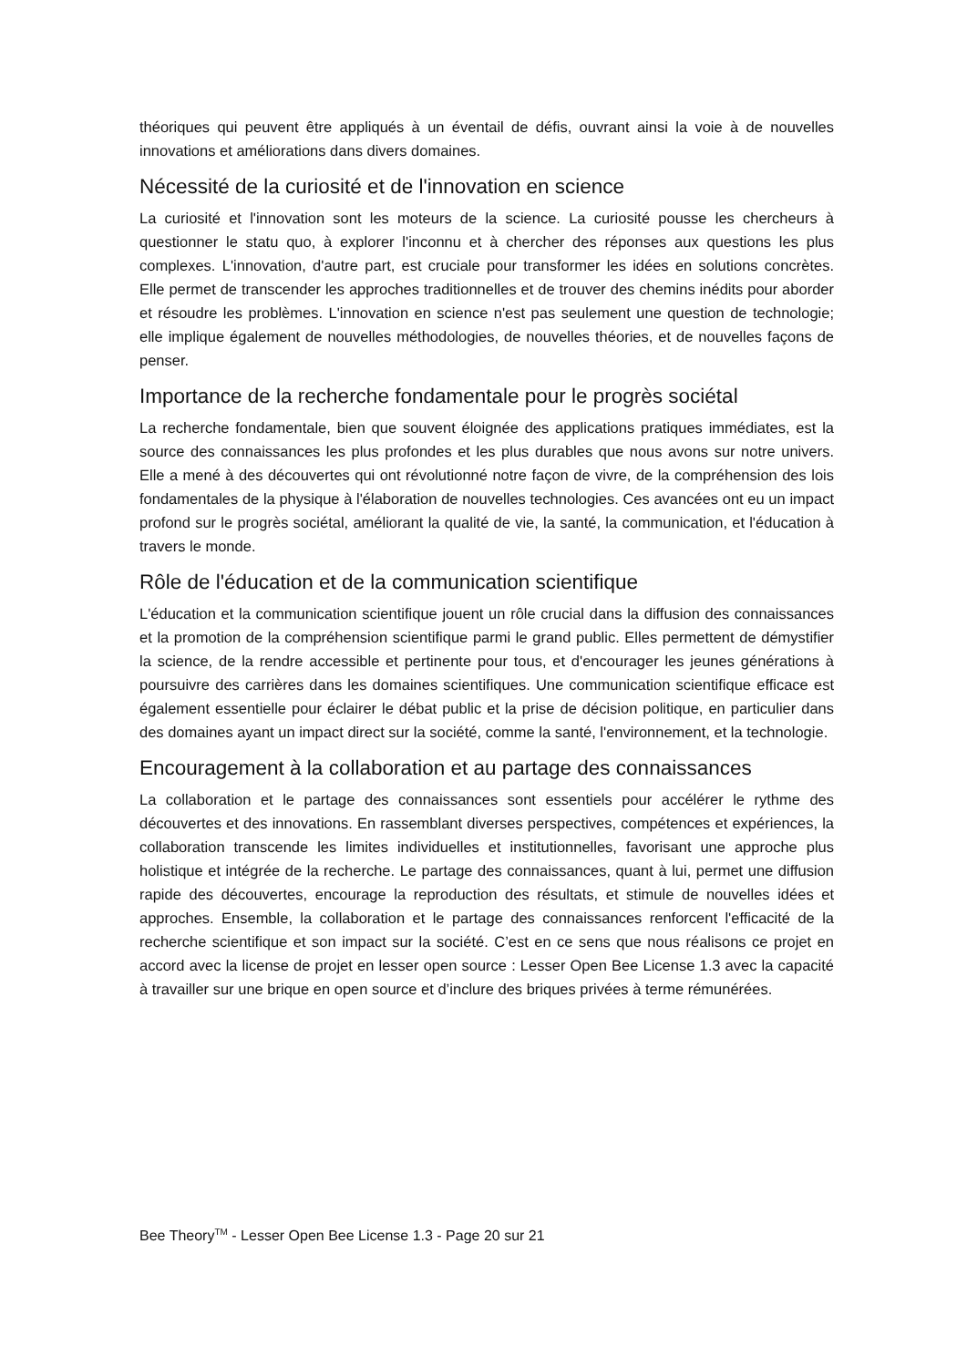théoriques qui peuvent être appliqués à un éventail de défis, ouvrant ainsi la voie à de nouvelles innovations et améliorations dans divers domaines.
Nécessité de la curiosité et de l'innovation en science
La curiosité et l'innovation sont les moteurs de la science. La curiosité pousse les chercheurs à questionner le statu quo, à explorer l'inconnu et à chercher des réponses aux questions les plus complexes. L'innovation, d'autre part, est cruciale pour transformer les idées en solutions concrètes. Elle permet de transcender les approches traditionnelles et de trouver des chemins inédits pour aborder et résoudre les problèmes. L'innovation en science n'est pas seulement une question de technologie; elle implique également de nouvelles méthodologies, de nouvelles théories, et de nouvelles façons de penser.
Importance de la recherche fondamentale pour le progrès sociétal
La recherche fondamentale, bien que souvent éloignée des applications pratiques immédiates, est la source des connaissances les plus profondes et les plus durables que nous avons sur notre univers. Elle a mené à des découvertes qui ont révolutionné notre façon de vivre, de la compréhension des lois fondamentales de la physique à l'élaboration de nouvelles technologies. Ces avancées ont eu un impact profond sur le progrès sociétal, améliorant la qualité de vie, la santé, la communication, et l'éducation à travers le monde.
Rôle de l'éducation et de la communication scientifique
L'éducation et la communication scientifique jouent un rôle crucial dans la diffusion des connaissances et la promotion de la compréhension scientifique parmi le grand public. Elles permettent de démystifier la science, de la rendre accessible et pertinente pour tous, et d'encourager les jeunes générations à poursuivre des carrières dans les domaines scientifiques. Une communication scientifique efficace est également essentielle pour éclairer le débat public et la prise de décision politique, en particulier dans des domaines ayant un impact direct sur la société, comme la santé, l'environnement, et la technologie.
Encouragement à la collaboration et au partage des connaissances
La collaboration et le partage des connaissances sont essentiels pour accélérer le rythme des découvertes et des innovations. En rassemblant diverses perspectives, compétences et expériences, la collaboration transcende les limites individuelles et institutionnelles, favorisant une approche plus holistique et intégrée de la recherche. Le partage des connaissances, quant à lui, permet une diffusion rapide des découvertes, encourage la reproduction des résultats, et stimule de nouvelles idées et approches. Ensemble, la collaboration et le partage des connaissances renforcent l'efficacité de la recherche scientifique et son impact sur la société. C’est en ce sens que nous réalisons ce projet en accord avec la license de projet en lesser open source : Lesser Open Bee License 1.3 avec la capacité à travailler sur une brique en open source et d’inclure des briques privées à terme rémunérées.
Bee Theory<sup>TM</sup> - Lesser Open Bee License 1.3 - Page 20 sur 21